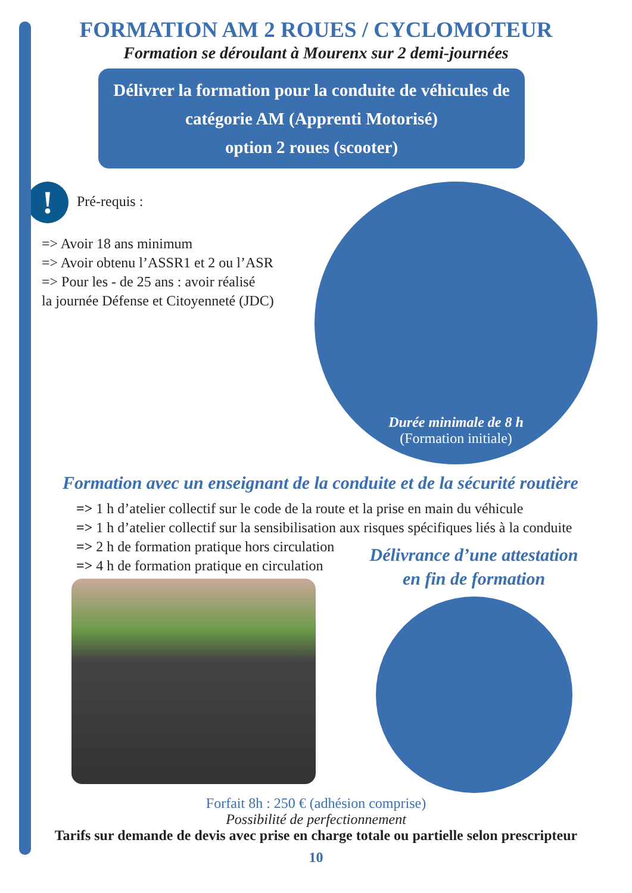FORMATION AM 2 ROUES / CYCLOMOTEUR
Formation se déroulant à Mourenx sur 2 demi-journées
Délivrer la formation pour la conduite de véhicules de catégorie AM (Apprenti Motorisé)
option 2 roues (scooter)
! Pré-requis :
=> Avoir 18 ans minimum
=> Avoir obtenu l’ASSR1 et 2 ou l’ASR
=> Pour les - de 25 ans : avoir réalisé
la journée Défense et Citoyenneté (JDC)
Durée minimale de 8 h
(Formation initiale)
Formation avec un enseignant de la conduite et de la sécurité routière
=> 1 h d’atelier collectif sur le code de la route et la prise en main du véhicule
=> 1 h d’atelier collectif sur la sensibilisation aux risques spécifiques liés à la conduite
=> 2 h de formation pratique hors circulation
=> 4 h de formation pratique en circulation
Délivrance d’une attestation
en fin de formation
Forfait 8h : 250 € (adhésion comprise)
Possibilité de perfectionnement
Tarifs sur demande de devis avec prise en charge totale ou partielle selon prescripteur
10